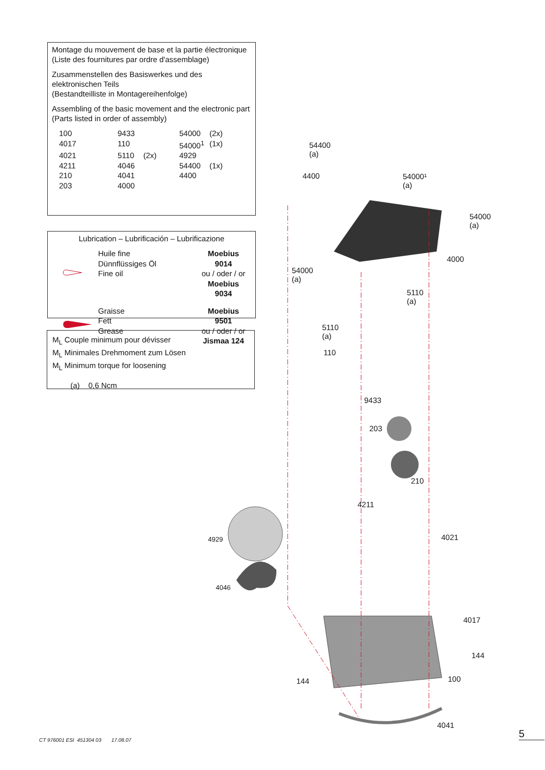Montage du mouvement de base et la partie électronique
(Liste des fournitures par ordre d'assemblage)
Zusammenstellen des Basiswerkes und des elektronischen Teils
(Bestandteilliste in Montagereihenfolge)
Assembling of the basic movement and the electronic part
(Parts listed in order of assembly)
| 100 | 9433 | | 54000 | (2x) |
| 4017 | 110 | | 54000<sup>1</sup> | (1x) |
| 4021 | 5110 | (2x) | 4929 | |
| 4211 | 4046 | | 54400 | (1x) |
| 210 | 4041 | | 4400 | |
| 203 | 4000 | | | |
Lubrication – Lubrificación – Lubrificazione
| | Huile fine Dünnflüssiges Öl Fine oil | Moebius 9014 ou / oder / or Moebius 9034 |
| | Graisse Fett Grease | Moebius 9501 ou / oder / or Jismaa 124 |
M<sub>L</sub> Couple minimum pour dévisser
M<sub>L</sub> Minimales Drehmoment zum Lösen
M<sub>L</sub> Minimum torque for loosening
(a) 0,6 Ncm
54400
(a)
4400 54000¹
(a)
54000
(a)
4000
54000
(a)
5110
(a)
5110
(a)
110
9433
203
210
4211
4021 4929
4046
4017
144
144 100
4041
CT 976001 ESI 451304 03 17.08.07
5